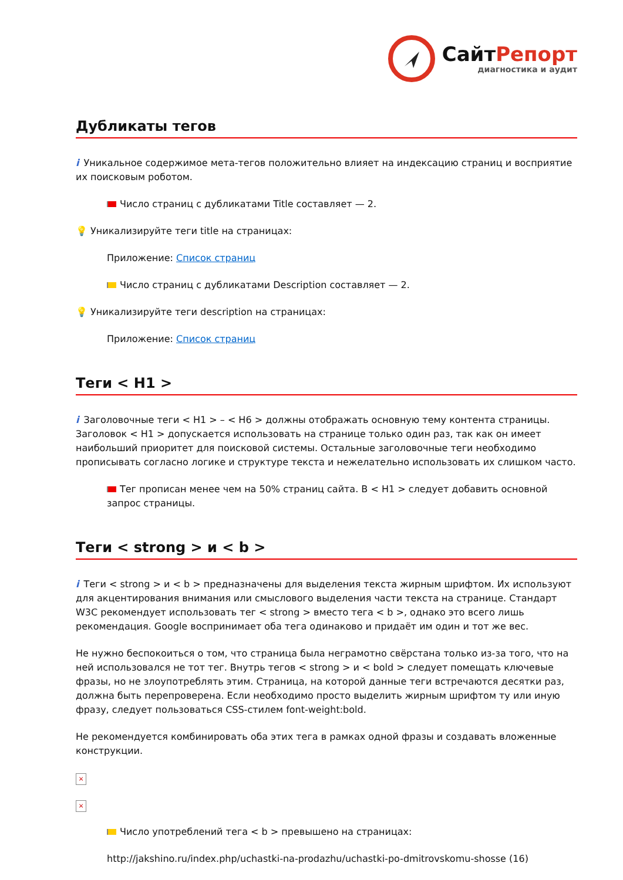СайтРепорт
диагностика и аудит
Дубликаты тегов
i Уникальное содержимое мета-тегов положительно влияет на индексацию страниц и восприятие их поисковым роботом.
Число страниц с дубликатами Title составляет — 2.
💡 Уникализируйте теги title на страницах:
Приложение: Список страниц
Число страниц с дубликатами Description составляет — 2.
💡 Уникализируйте теги description на страницах:
Приложение: Список страниц
Теги < H1 >
i Заголовочные теги < H1 > – < H6 > должны отображать основную тему контента страницы. Заголовок < H1 > допускается использовать на странице только один раз, так как он имеет наибольший приоритет для поисковой системы. Остальные заголовочные теги необходимо прописывать согласно логике и структуре текста и нежелательно использовать их слишком часто.
Тег прописан менее чем на 50% страниц сайта. В < H1 > следует добавить основной запрос страницы.
Теги < strong > и < b >
i Теги < strong > и < b > предназначены для выделения текста жирным шрифтом. Их используют для акцентирования внимания или смыслового выделения части текста на странице. Стандарт W3C рекомендует использовать тег < strong > вместо тега < b >, однако это всего лишь рекомендация. Google воспринимает оба тега одинаково и придаёт им один и тот же вес.
Не нужно беспокоиться о том, что страница была неграмотно свёрстана только из-за того, что на ней использовался не тот тег. Внутрь тегов < strong > и < bold > следует помещать ключевые фразы, но не злоупотреблять этим. Страница, на которой данные теги встречаются десятки раз, должна быть перепроверена. Если необходимо просто выделить жирным шрифтом ту или иную фразу, следует пользоваться CSS-стилем font-weight:bold.
Не рекомендуется комбинировать оба этих тега в рамках одной фразы и создавать вложенные конструкции.
×
×
Число употреблений тега < b > превышено на страницах:
http://jakshino.ru/index.php/uchastki-na-prodazhu/uchastki-po-dmitrovskomu-shosse (16)